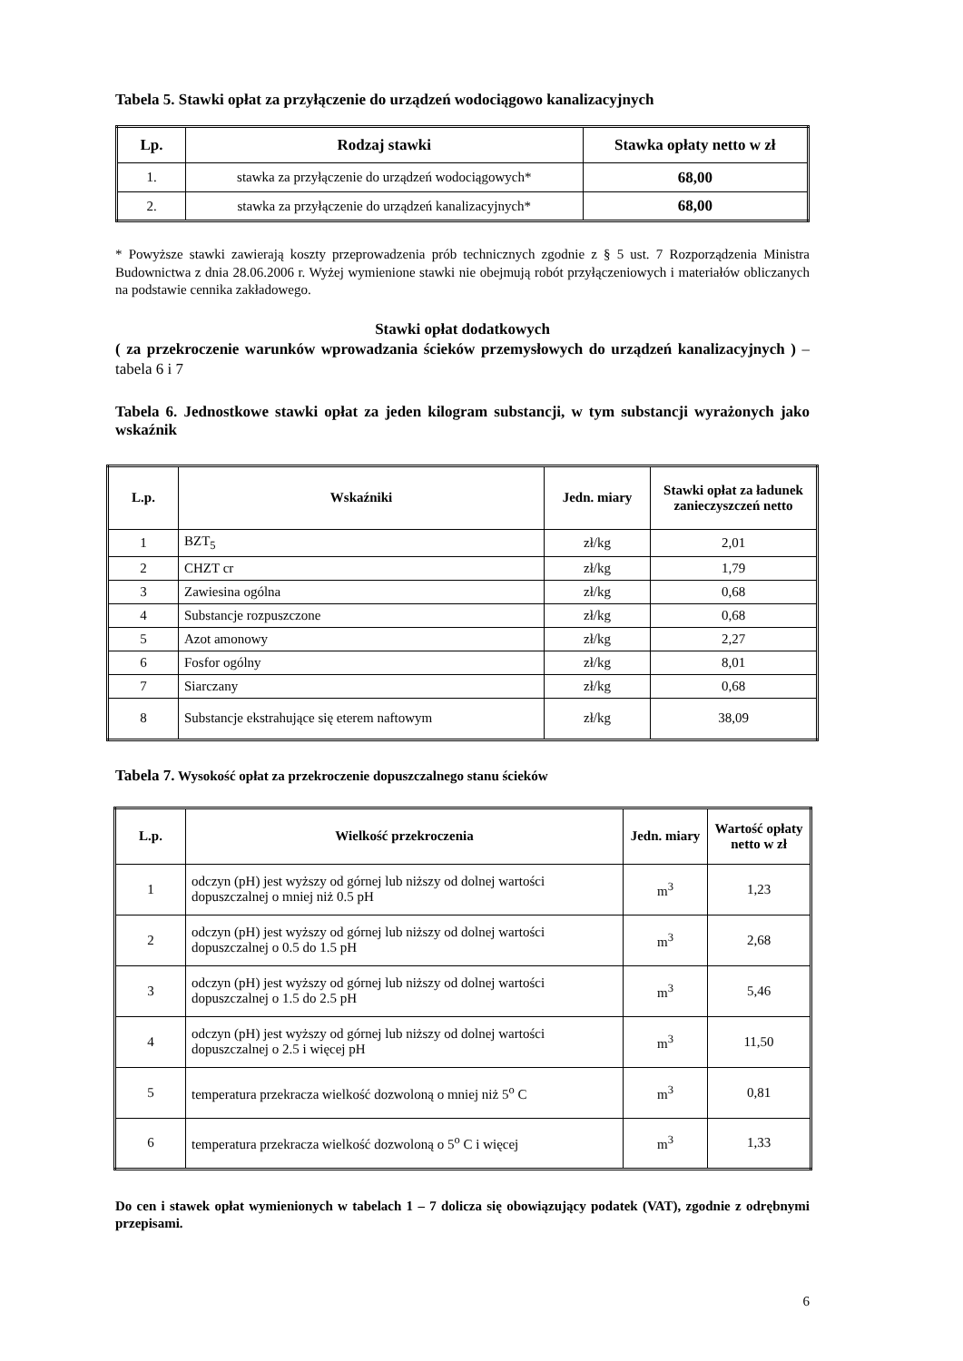Tabela 5. Stawki opłat za przyłączenie do urządzeń wodociągowo kanalizacyjnych
| Lp. | Rodzaj stawki | Stawka opłaty netto w zł |
| --- | --- | --- |
| 1. | stawka za przyłączenie do urządzeń wodociągowych* | 68,00 |
| 2. | stawka za przyłączenie do urządzeń kanalizacyjnych* | 68,00 |
* Powyższe stawki zawierają koszty przeprowadzenia prób technicznych zgodnie z § 5 ust. 7 Rozporządzenia Ministra Budownictwa z dnia 28.06.2006 r. Wyżej wymienione stawki nie obejmują robót przyłączeniowych i materiałów obliczanych na podstawie cennika zakładowego.
Stawki opłat dodatkowych
( za przekroczenie warunków wprowadzania ścieków przemysłowych do urządzeń kanalizacyjnych ) – tabela 6 i 7
Tabela 6. Jednostkowe stawki opłat za jeden kilogram substancji, w tym substancji wyrażonych jako wskaźnik
| L.p. | Wskaźniki | Jedn. miary | Stawki opłat za ładunek zanieczyszczeń netto |
| --- | --- | --- | --- |
| 1 | BZT<sub>5</sub> | zł/kg | 2,01 |
| 2 | CHZT cr | zł/kg | 1,79 |
| 3 | Zawiesina ogólna | zł/kg | 0,68 |
| 4 | Substancje rozpuszczone | zł/kg | 0,68 |
| 5 | Azot amonowy | zł/kg | 2,27 |
| 6 | Fosfor ogólny | zł/kg | 8,01 |
| 7 | Siarczany | zł/kg | 0,68 |
| 8 | Substancje ekstrahujące się eterem naftowym | zł/kg | 38,09 |
Tabela 7. Wysokość opłat za przekroczenie dopuszczalnego stanu ścieków
| L.p. | Wielkość przekroczenia | Jedn. miary | Wartość opłaty netto w zł |
| --- | --- | --- | --- |
| 1 | odczyn (pH) jest wyższy od górnej lub niższy od dolnej wartości dopuszczalnej o mniej niż 0.5 pH | m<sup>3</sup> | 1,23 |
| 2 | odczyn (pH) jest wyższy od górnej lub niższy od dolnej wartości dopuszczalnej o 0.5 do 1.5 pH | m<sup>3</sup> | 2,68 |
| 3 | odczyn (pH) jest wyższy od górnej lub niższy od dolnej wartości dopuszczalnej o 1.5 do 2.5 pH | m<sup>3</sup> | 5,46 |
| 4 | odczyn (pH) jest wyższy od górnej lub niższy od dolnej wartości dopuszczalnej o 2.5 i więcej pH | m<sup>3</sup> | 11,50 |
| 5 | temperatura przekracza wielkość dozwoloną o mniej niż 5<sup>o</sup> C | m<sup>3</sup> | 0,81 |
| 6 | temperatura przekracza wielkość dozwoloną o 5<sup>o</sup> C i więcej | m<sup>3</sup> | 1,33 |
Do cen i stawek opłat wymienionych w tabelach 1 – 7 dolicza się obowiązujący podatek (VAT), zgodnie z odrębnymi przepisami.
6